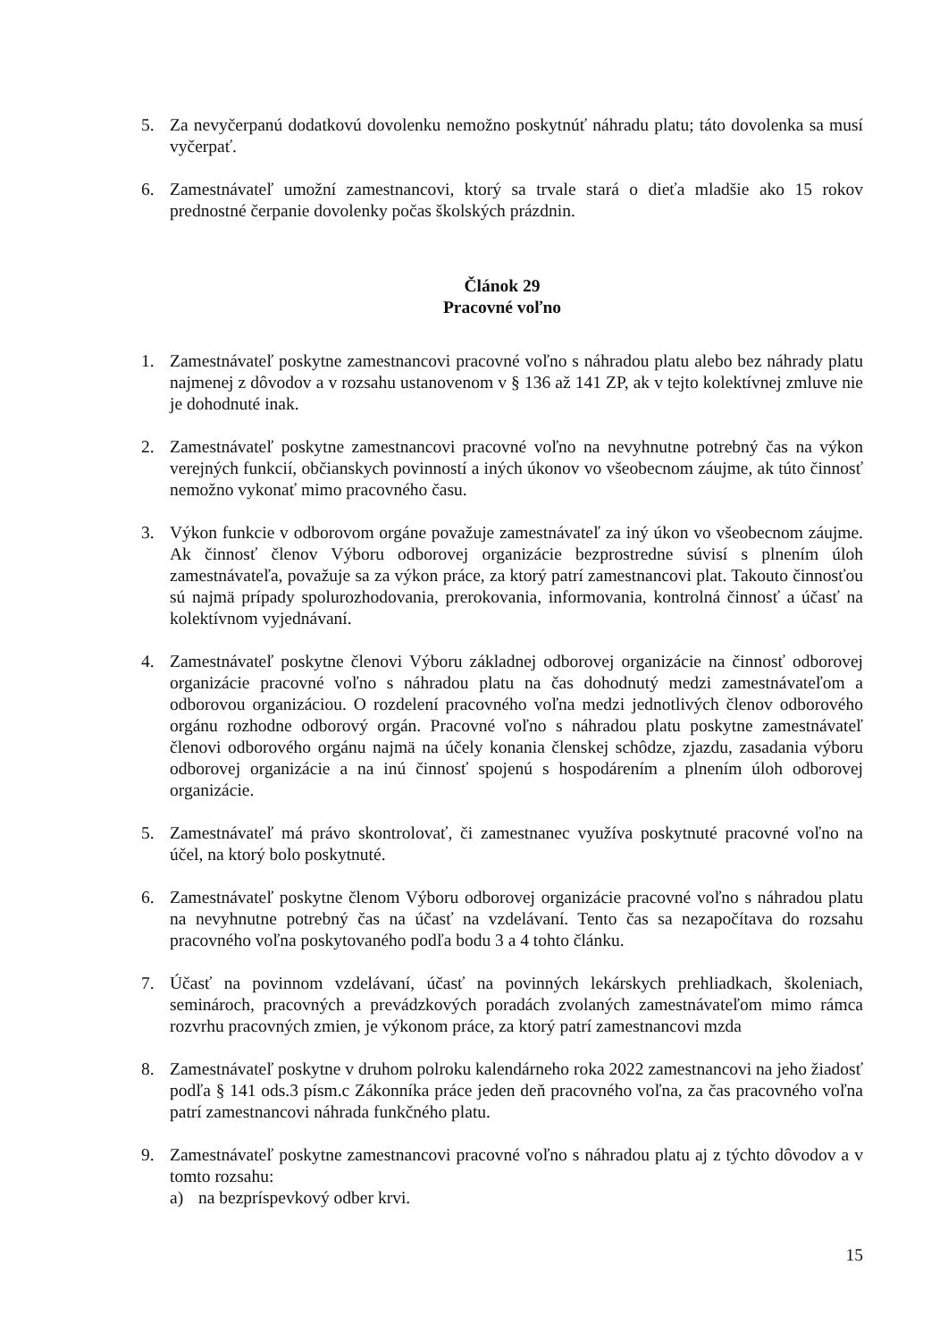5. Za nevyčerpanú dodatkovú dovolenku nemožno poskytnúť náhradu platu; táto dovolenka sa musí vyčerpať.
6. Zamestnávateľ umožní zamestnancovi, ktorý sa trvale stará o dieťa mladšie ako 15 rokov prednostné čerpanie dovolenky počas školských prázdnin.
Článok 29
Pracovné voľno
1. Zamestnávateľ poskytne zamestnancovi pracovné voľno s náhradou platu alebo bez náhrady platu najmenej z dôvodov a v rozsahu ustanovenom v § 136 až 141 ZP, ak v tejto kolektívnej zmluve nie je dohodnuté inak.
2. Zamestnávateľ poskytne zamestnancovi pracovné voľno na nevyhnutne potrebný čas na výkon verejných funkcií, občianskych povinností a iných úkonov vo všeobecnom záujme, ak túto činnosť nemožno vykonať mimo pracovného času.
3. Výkon funkcie v odborovom orgáne považuje zamestnávateľ za iný úkon vo všeobecnom záujme. Ak činnosť členov Výboru odborovej organizácie bezprostredne súvisí s plnením úloh zamestnávateľa, považuje sa za výkon práce, za ktorý patrí zamestnancovi plat. Takouto činnosťou sú najmä prípady spolurozhodovania, prerokovania, informovania, kontrolná činnosť a účasť na kolektívnom vyjednávaní.
4. Zamestnávateľ poskytne členovi Výboru základnej odborovej organizácie na činnosť odborovej organizácie pracovné voľno s náhradou platu na čas dohodnutý medzi zamestnávateľom a odborovou organizáciou. O rozdelení pracovného voľna medzi jednotlivých členov odborového orgánu rozhodne odborový orgán. Pracovné voľno s náhradou platu poskytne zamestnávateľ členovi odborového orgánu najmä na účely konania členskej schôdze, zjazdu, zasadania výboru odborovej organizácie a na inú činnosť spojenú s hospodárením a plnením úloh odborovej organizácie.
5. Zamestnávateľ má právo skontrolovať, či zamestnanec využíva poskytnuté pracovné voľno na účel, na ktorý bolo poskytnuté.
6. Zamestnávateľ poskytne členom Výboru odborovej organizácie pracovné voľno s náhradou platu na nevyhnutne potrebný čas na účasť na vzdelávaní. Tento čas sa nezapočítava do rozsahu pracovného voľna poskytovaného podľa bodu 3 a 4 tohto článku.
7. Účasť na povinnom vzdelávaní, účasť na povinných lekárskych prehliadkach, školeniach, seminároch, pracovných a prevádzkových poradách zvolaných zamestnávateľom mimo rámca rozvrhu pracovných zmien, je výkonom práce, za ktorý patrí zamestnancovi mzda
8. Zamestnávateľ poskytne v druhom polroku kalendárneho roka 2022 zamestnancovi na jeho žiadosť podľa § 141 ods.3 písm.c Zákonníka práce jeden deň pracovného voľna, za čas pracovného voľna patrí zamestnancovi náhrada funkčného platu.
9. Zamestnávateľ poskytne zamestnancovi pracovné voľno s náhradou platu aj z týchto dôvodov a v tomto rozsahu:
a) na bezpríspevkový odber krvi.
15